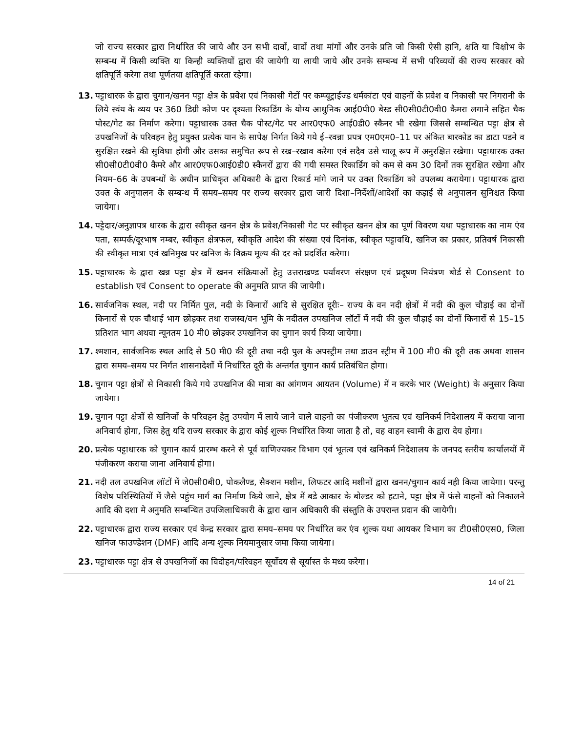जो राज्य सरकार द्वारा निर्धारित की जाये और उन सभी दावों, वादों तथा मांगों और उनके प्रति जो किसी ऐसी हानि, क्षति या विक्षोभ के सम्बन्ध में किसी व्यक्ति या किन्ही व्यक्तियों द्वारा की जायेगी या लायी जाये और उनके सम्बन्ध में सभी परिव्ययों की राज्य सरकार को क्षतिपूर्ति करेगा तथा पूर्णतया क्षतिपूर्ति करता रहेगा।
13. पट्टाधारक के द्वारा चुगान/खनन पट्टा क्षेत्र के प्रवेश एवं निकासी गेटों पर कम्प्यूट्राईज्ड धर्मकांटा एवं वाहनों के प्रवेश व निकासी पर निगरानी के लिये स्वंय के व्यय पर 360 डिग्री कोण पर दृश्यता रिकाडिंग के योग्य आधुनिक आई0पी0 बेस्ड सी0सी0टी0वी0 कैमरा लगाने सहित चैक पोस्ट/गेट का निर्माण करेगा। पट्टाधारक उक्त चैक पोस्ट/गेट पर आर0एफ0 आई0डी0 स्कैनर भी रखेगा जिससे सम्बन्धित पट्टा क्षेत्र से उपखनिजों के परिवहन हेतु प्रयुक्त प्रत्येक यान के सापेक्ष निर्गत किये गये ई–रवन्ना प्रपत्र एम0एम0–11 पर अंकित बारकोड का डाटा पडने व सुरक्षित रखने की सुविधा होगी और उसका समुचित रूप से रख–रखाव करेगा एवं सदैव उसे चालू रूप में अनुरक्षित रखेगा। पट्टाधारक उक्त सी0सी0टी0वी0 कैमरे और आर0एफ0आई0डी0 स्कैनरों द्वारा की गयी समस्त रिकार्डिग को कम से कम 30 दिनों तक सुरक्षित रखेगा और नियम–66 के उपबन्धों के अधीन प्राधिकृत अधिकारी के द्वारा रिकार्ड मांगे जाने पर उक्त रिकाडिंग को उपलब्ध करायेगा। पट्टाधारक द्वारा उक्त के अनुपालन के सम्बन्ध में समय–समय पर राज्य सरकार द्वारा जारी दिशा–निर्देशों/आदेशों का कड़ाई से अनुपालन सुनिश्चत किया जायेगा।
14. पट्टेदार/अनुज्ञापत्र धारक के द्वारा स्वीकृत खनन क्षेत्र के प्रवेश/निकासी गेट पर स्वीकृत खनन क्षेत्र का पूर्ण विवरण यथा पट्टाधारक का नाम एंव पता, सम्पर्क/दूरभाष नम्बर, स्वीकृत क्षेत्रफल, स्वीकृति आदेश की संख्या एवं दिनांक, स्वीकृत पट्टावधि, खनिज का प्रकार, प्रतिवर्ष निकासी की स्वीकृत मात्रा एवं खनिमुख पर खनिज के विक्रय मूल्य की दर को प्रदर्शित करेगा।
15. पट्टाधारक के द्वारा खन्न पट्टा क्षेत्र में खनन संक्रियाओं हेतु उत्तराखण्ड पर्यावरण संरक्षण एवं प्रदूषण नियंत्रण बोर्ड से Consent to establish एवं Consent to operate की अनुमति प्राप्त की जायेगी।
16. सार्वजनिक स्थल, नदी पर निर्मित पुल, नदी के किनारों आदि से सुरक्षित दूरीः– राज्य के वन नदी क्षेत्रों में नदी की कुल चौड़ाई का दोनों किनारों से एक चौथाई भाग छोड़कर तथा राजस्व/वन भूमि के नदीतल उपखनिज लॉटों में नदी की कुल चौड़ाई का दोनों किनारों से 15–15 प्रतिशत भाग अथवा न्यूनतम 10 मी0 छोड़कर उपखनिज का चुगान कार्य किया जायेगा।
17. श्मशान, सार्वजनिक स्थल आदि से 50 मी0 की दूरी तथा नदी पुल के अपस्ट्रीम तथा डाउन स्ट्रीम में 100 मी0 की दूरी तक अथवा शासन द्वारा समय–समय पर निर्गत शासनादेशों में निर्धारित दूरी के अन्तर्गत चुगान कार्य प्रतिबंधित होगा।
18. चुगान पट्टा क्षेत्रों से निकासी किये गये उपखनिज की मात्रा का आंगणन आयतन (Volume) में न करके भार (Weight) के अनुसार किया जायेगा।
19. चुगान पट्टा क्षेत्रों से खनिजों के परिवहन हेतु उपयोग में लाये जाने वाले वाहनो का पंजीकरण भूतत्व एवं खनिकर्म निदेशालय में कराया जाना अनिवार्य होगा, जिस हेतु यदि राज्य सरकार के द्वारा कोई शुल्क निर्धारित किया जाता है तो, वह वाहन स्वामी के द्वारा देय होगा।
20. प्रत्येक पट्टाधारक को चुगान कार्य प्रारम्भ करने से पूर्व वाणिज्यकर विभाग एवं भूतत्व एवं खनिकर्म निदेशालय के जनपद स्तरीय कार्यालयों में पंजीकरण कराया जाना अनिवार्य होगा।
21. नदी तल उपखनिज लॉटों में जे0सी0बी0, पोकलैण्ड, सैक्शन मशीन, लिफटर आदि मशीनों द्वारा खनन/चुगान कार्य नही किया जायेगा। परन्तु विशेष परिस्थितियों में जैसे पहुंच मार्ग का निर्माण किये जाने, क्षेत्र में बडे आकार के बोल्डर को हटाने, पट्टा क्षेत्र में फंसे वाहनों को निकालने आदि की दशा मे अनुमति सम्बन्धित उपजिलाधिकारी के द्वारा खान अधिकारी की संस्तुति के उपरान्त प्रदान की जायेगी।
22. पट्टाधारक द्वारा राज्य सरकार एवं केन्द्र सरकार द्वारा समय–समय पर निर्धारित कर एंव शुल्क यथा आयकर विभाग का टी0सी0एस0, जिला खनिज फाउण्डेशन (DMF) आदि अन्य शुल्क नियमानुसार जमा किया जायेगा।
23. पट्टाधारक पट्टा क्षेत्र से उपखनिजों का विदोहन/परिवहन सूर्योदय से सूर्यास्त के मध्य करेगा।
14 of 21